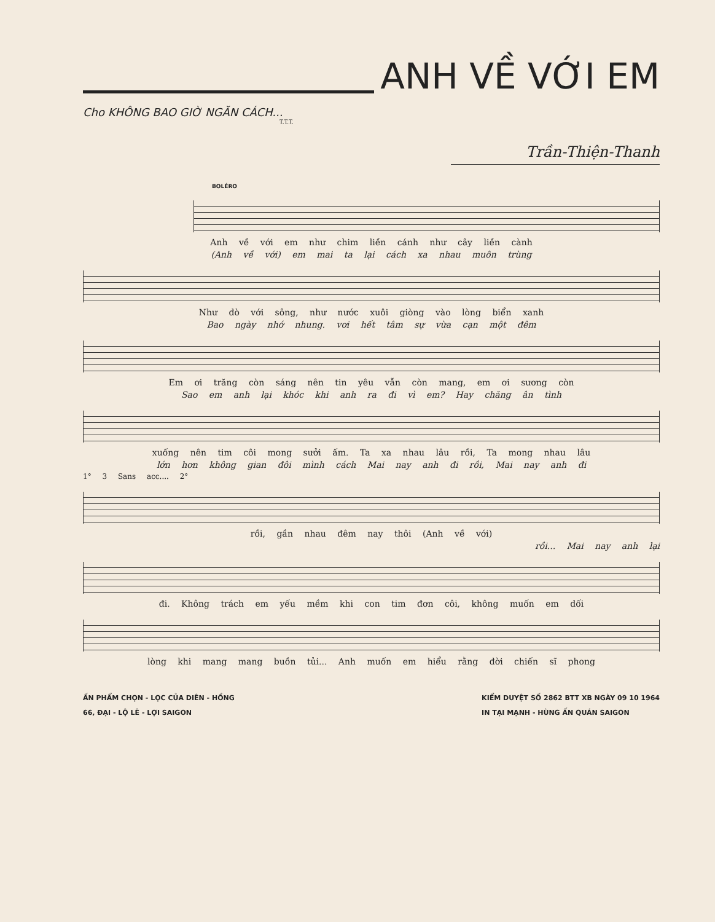ANH VỀ VỚI EM
Cho KHÔNG BAO GIỜ NGĂN CÁCH...
T.T.T.
Trần-Thiện-Thanh
BOLÉRO
Anh về với em như chim liền cánh như cây liền cành
(Anh về với) em mai ta lại cách xa nhau muôn trùng
Như đò với sông, như nước xuôi giòng vào lòng biển xanh
Bao ngày nhớ nhung. vơi hết tâm sự vừa cạn một đêm
Em ơi trăng còn sáng nên tin yêu vẫn còn mang, em ơi sương còn
Sao em anh lại khóc khi anh ra đi vì em? Hay chăng ân tình
xuống nên tim côi mong sưởi ấm. Ta xa nhau lâu rồi, Ta mong nhau lâu
lớn hơn không gian đôi mình cách Mai nay anh đi rồi, Mai nay anh đi
1° 3 Sans acc.... 2°
rồi, gần nhau đêm nay thôi (Anh về với)
rồi... Mai nay anh lại
đi. Không trách em yếu mềm khi con tim đơn côi, không muốn em dối
lòng khi mang mang buồn tủi... Anh muốn em hiểu rằng đời chiến sĩ phong
ẤN PHẨM CHỌN - LỌC CỦA DIÊN - HỒNG
66, ĐẠI - LỘ LÊ - LỢI SAIGON
KIỂM DUYỆT SỐ 2862 BTT XB NGÀY 09 10 1964
IN TẠI MẠNH - HÙNG ẤN QUÁN SAIGON